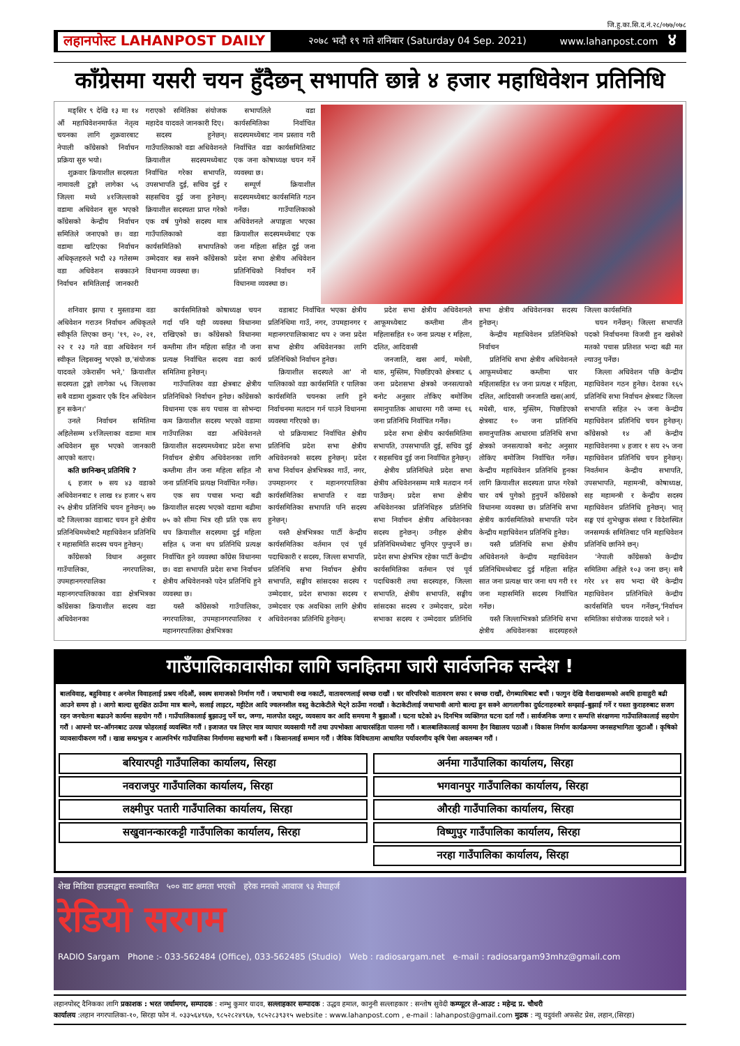जि.हु.का.सि.द.नं.२८/०७७/०७८
लहानपोस्ट LAHANPOST DAILY २०७८ भदौ १९ गते शनिबार (Saturday 04 Sep. 2021) www.lahanpost.com ४
काँग्रेसमा यसरी चयन हुँदैछन् सभापति छान्ने ४ हजार महाधिवेशन प्रतिनिधि
मङ्सिर ९ देखि १३ मा १४ औं महाधिवेशनमार्फत नेतृत्व चयनका लागि शुक्रवारबाट नेपाली काँग्रेसको निर्वाचन प्रक्रिया सुरु भयो।
शुक्रवार क्रियाशील सदस्यता नामावली टुङ्गो लागेका ५६ जिल्ला मध्ये ४१जिल्लाको वडामा अधिवेशन सुरु भएको काँग्रेसको केन्द्रीय निर्वाचन समितिले जनाएको छ। वडा वडामा खटिएका निर्वाचन अधिकृतहरुले भदौ २३ गतेसम्म वडा अधिवेशन सक्काउने निर्वाचन समितिलाई जानकारी गराएको समितिका संयोजक महादेव यादवले जानकारी दिए।
सदस्य हुनेछन्। गाउँपालिकाको वडा अधिवेशनले क्रियाशील सदस्यमध्येबाट निर्वाचित गरेका सभापति, उपसभापति दुई, सचिव दुई र सहसचिव दुई जना हुनेछन्। क्रियाशील सदस्यता प्राप्त गरेको एक वर्ष पुगेको सदस्य मात्र गाउँपालिकाको वडा कार्यसमितिको सभापतिको उम्मेदवार बन्न सक्ने काँग्रेसको विधानमा व्यवस्था छ।
सभापतिले वडा कार्यसमितिका निर्वाचित सदस्यमध्येबाट नाम प्रस्ताव गरी निर्वाचित वडा कार्यसमितिबाट एक जना कोषाध्यक्ष चयन गर्ने व्यवस्था छ।
सम्पूर्ण क्रियाशील सदस्यमध्येबाट कार्यसमिति गठन गर्नेछ। गाउँपालिकाको अधिवेशनले अपाङ्गता भएका क्रियाशील सदस्यमध्येबाट एक जना महिला सहित दुई जना प्रदेश सभा क्षेत्रीय अधिवेशन प्रतिनिधिको निर्वाचन गर्ने विधानमा व्यवस्था छ।
शनिवार झापा र मुस्ताङमा वडा अधिवेशन गराउन निर्वाचन अधिकृतले स्वीकृति लिएका छन्। '१९, २०, २१, २२ र २३ गते वडा अधिवेशन गर्न स्वीकृत लिइसक्नु भएको छ,'संयोजक यादवले उकेरासँग भने,' क्रियाशील सदस्यता टुङ्गो लागेका ५६ जिल्लाका सबै वडामा शुक्रवार एकै दिन अधिवेशन हुन सकेन।'
उनले निर्वाचन समितिमा अहिलेसम्म ४१जिल्लाका वडामा मात्र अधिवेशन सुरु भएको जानकारी आएको बताए।
कति छानिन्छन् प्रतिनिधि ?
६ हजार ७ सय ४३ वडाको अधिवेशनबाट १ लाख १४ हजार ५ सय २५ क्षेत्रीय प्रतिनिधि चयन हुनेछन्। ७७ वटै जिल्लाका वडाबाट चयन हुने क्षेत्रीय प्रतिनिधिमध्येबाटै महाधिवेशन प्रतिनिधि र महासमिति सदस्य चयन हुनेछन्।
काँग्रेसको विधान अनुसार गाउँपालिका, नगरपालिका, उपमहानगरपालिका र महानगरपालिकाका वडा क्षेत्रभित्रका काँग्रेसका क्रियाशील सदस्य वडा अधिवेशनका
कार्यसमितिको कोषाध्यक्ष चयन गर्दा पनि यही व्यवस्था विधानमा राखिएको छ। काँग्रेसको विधानमा कम्तीमा तीन महिला सहित नौ जना प्रत्यक्ष निर्वाचित सदस्य वडा कार्य समितिमा हुनेछन्।
गाउँपालिका वडा क्षेत्रबाट क्षेत्रीय प्रतिनिधिको निर्वाचन हुनेछ। काँग्रेसको विधानमा एक सय पचास वा सोभन्दा कम क्रियाशील सदस्य भएको वडामा गाउँपालिका वडा अधिवेशनले क्रियाशील सदस्यमध्येबाट प्रदेश सभा निर्वाचन क्षेत्रीय अधिवेशनका लागि कम्तीमा तीन जना महिला सहित नौ जना प्रतिनिधि प्रत्यक्ष निर्वाचित गर्नेछ।
एक सय पचास भन्दा बढी क्रियाशील सदस्य भएको वडामा बढीमा ७५ को सीमा भित्र रही प्रति एक सय थप क्रियाशील सदस्यमा दुई महिला सहित ६ जना थप प्रतिनिधि प्रत्यक्ष निर्वाचित हुने व्यवस्था काँग्रेस विधानमा छ। वडा सभापति प्रदेश सभा निर्वाचन क्षेत्रीय अधिवेशनको पदेन प्रतिनिधि हुने व्यवस्था छ।
यस्तै काँग्रेसको गाउँपालिका, नगरपालिका, उपमहानगरपालिका र महानगरपालिका क्षेत्रभित्रका
वडाबाट निर्वाचित भएका क्षेत्रीय प्रतिनिधिमा गाउँ, नगर, उपमहानगर र महानगरपालिकाबाट थप २ जना प्रदेश सभा क्षेत्रीय अधिवेशनका लागि प्रतिनिधिको निर्वाचन हुनेछ।
क्रियाशील सदस्यले आ' नो पालिकाको वडा कार्यसमिति र पालिका कार्यसमिति चयनका लागि हुने निर्वाचनमा मतदान गर्न पाउने विधानमा व्यवस्था गरिएको छ।
यो प्रक्रियाबाट निर्वाचित क्षेत्रीय प्रतिनिधि प्रदेश सभा क्षेत्रीय अधिवेशनको सदस्य हुनेछन्। प्रदेश सभा निर्वाचन क्षेत्रभित्रका गाउँ, नगर, उपमहानगर र महानगरपालिका कार्यसमितिका सभापति र वडा कार्यसमितिका सभापति पनि सदस्य हुनेछन्।
यस्तै क्षेत्रभित्रका पार्टी केन्द्रीय कार्यसमितिका वर्तमान एवं पूर्व पदाधिकारी र सदस्य, जिल्ला सभापति, प्रतिनिधि सभा निर्वाचन क्षेत्रीय सभापति, सङ्घीय सांसदका सदस्य र उम्मेदवार, प्रदेश सभाका सदस्य र उम्मेदवार एक अवधिका लागि क्षेत्रीय अधिवेशनका प्रतिनिधि हुनेछन्।
प्रदेश सभा क्षेत्रीय अधिवेशनले आफूमध्येबाट कम्तीमा तीन महिलासहित १० जना प्रत्यक्ष र महिला, दलित, आदिवासी
जनजाति, खस आर्य, मधेसी, थारु, मुस्लिम, पिछडिएको क्षेत्रबाट ६ जना प्रदेशसभा क्षेत्रको जनसत्याको बनोट अनुसार तोकिए बमोजिम समानुपातिक आधारमा गरी जम्मा १६ जना प्रतिनिधि निर्वाचित गर्नेछ।
प्रदेश सभा क्षेत्रीय कार्यसमितिमा सभापति, उपसभापति दुई, सचिव दुई र सहसचिव दुई जना निर्वाचित हुनेछन्।
क्षेत्रीय प्रतिनिधिले प्रदेश सभा क्षेत्रीय अधिवेशनसम्म मात्रै मतदान गर्न पाउँछन्। प्रदेश सभा क्षेत्रीय अधिवेशनका प्रतिनिधिहरु प्रतिनिधि सभा निर्वाचन क्षेत्रीय अधिवेशनका सदस्य हुनेछन्। उनीहरु क्षेत्रीय प्रतिनिधिमध्येबाट चुनिएर पुग्नुपर्ने छ। प्रदेश सभा क्षेत्रभित्र रहेका पार्टी केन्द्रीय कार्यसमितिका वर्तमान एवं पूर्व पदाधिकारी तथा सदस्यहरु, जिल्ला सभापति, क्षेत्रीय सभापति, सङ्घीय सांसदका सदस्य र उम्मेदवार, प्रदेश सभाका सदस्य र उम्मेदवार प्रतिनिधि सभा क्षेत्रीय अधिवेशनका सदस्य हुनेछन्।
केन्द्रीय महाधिवेशन प्रतिनिधिको निर्वाचन
प्रतिनिधि सभा क्षेत्रीय अधिवेशनले आफूमध्येबाट कम्तीमा चार महिलासहित १४ जना प्रत्यक्ष र महिला, दलित, आदिवासी जनजाति खस(आर्य, मधेसी, थारु, मुस्लिम, पिछडिएको क्षेत्रबाट १० जना प्रतिनिधि समानुपातिक आधारमा प्रतिनिधि सभा क्षेत्रको जनसत्याको बनोट अनुसार तोकिए बमोजिम निर्वाचित गर्नेछ। केन्द्रीय महाधिवेशन प्रतिनिधि हुनका लागि क्रियाशील सदस्यता प्राप्त गरेको चार वर्ष पुगेको हुनुपर्ने काँग्रेसको विधानमा व्यवस्था छ। प्रतिनिधि सभा क्षेत्रीय कार्यसमितिको सभापति पदेन केन्द्रीय महाधिवेशन प्रतिनिधि हुनेछ।
यस्तै प्रतिनिधि सभा क्षेत्रीय अधिवेशनले केन्द्रीय महाधिवेशन प्रतिनिधिमध्येबाट दुई महिला सहित सात जना प्रत्यक्ष चार जना थप गरी ११ जना महासमिति सदस्य निर्वाचित गर्नेछ।
यस्तै जिल्लाभित्रको प्रतिनिधि सभा क्षेत्रीय अधिवेशनका सदस्यहरुले जिल्ला कार्यसमिति
चयन गर्नेछन्। जिल्ला सभापति पदको निर्वाचनमा विजयी हुन खसेको मतको पचास प्रतिशत भन्दा बढी मत ल्याउनु पर्नेछ।
जिल्ला अधिवेशन पछि केन्द्रीय महाधिवेशन गठन हुनेछ। देशका १६५ प्रतिनिधि सभा निर्वाचन क्षेत्रबाट जिल्ला सभापति सहित २५ जना केन्द्रीय महाधिवेशन प्रतिनिधि चयन हुनेछन्। काँग्रेसको १४ औं केन्द्रीय महाधिवेशनमा ४ हजार १ सय २५ जना महाधिवेशन प्रतिनिधि चयन हुनेछन्। निवर्तमान केन्द्रीय सभापति, उपसभापति, महामन्त्री, कोषाध्यक्ष, सह महामन्त्री र केन्द्रीय सदस्य महाधिवेशन प्रतिनिधि हुनेछन्। भातृ सङ्घ एवं शुभेच्छुक संस्था र विदेशस्थित जनसम्पर्क समितिबाट पनि महाधिवेशन प्रतिनिधि छानिने छन्।
'नेपाली काँग्रेसको केन्द्रीय समितिमा अहिले १०३ जना छन्। सबै गरेर ४१ सय भन्दा धेरै केन्द्रीय महाधिवेशन प्रतिनिधिले केन्द्रीय कार्यसमिति चयन गर्नेछन्,'निर्वाचन समितिका संयोजक यादवले भने ।
गाउँपालिकावासीका लागि जनहितमा जारी सार्वजनिक सन्देश !
बालविवाह, बहुविवाह र अनमेल विवाहलाई प्रश्रय नदिऔं, स्वस्थ समाजको निर्माण गरौं । जथाभावी रुख नकाटौं, वातावरणलाई स्वच्छ राखौं । घर वरिपरिको वातावरण सफा र स्वच्छ राखौं, रोगब्याधिबाट बचौं । फागुन देखि वैशाखसम्मको अवधि हावाहुरी बढी आउने समय हो । आगो बाल्दा सुरक्षित ठाउँमा मात्र बाल्ने, सलाई लाइटर, मट्टीटेल आदि ज्वलनशील वस्तु केटाकेटीले भेट्ने ठाउँमा नराखौं । केटाकेटीलाई जथाभावी आगो बाल्दा हुन सक्ने आगलागीका दुर्घटनाहरुबारे सम्झाई–बुझाई गर्ने र यस्ता कुराहरुबाट सजग रहन जनचेतना बढाउने कार्यमा सहयोग गरौं । गाउँपालिकालाई बुझाउनु पर्ने घर, जग्गा, मालपोत दस्तुर, व्यवसाय कर आदि समयमा नै बुझाऔं । घटना घटेको ३५ दिनभित्र व्यक्तिगत घटना दर्ता गरौं । सार्वजनिक जग्गा र सम्पत्ति संरक्षणमा गाउँपालिकालाई सहयोग गरौं । आफ्नो घर–आँगनबाट उत्पन्न फोहरलाई व्यवस्थित गरौं । इजाजत पत्र लिएर मात्र व्यापार व्यवसायी गरौं तथा उपभोक्ता आचारसंहिता पालना गरौं । बालबालिकालाई काममा हैन विद्यालय पठाऔं । विकास निर्माण कार्यक्रममा जनसहभागिता जुटाऔं । कृषिको व्यावसायीकरण गरौं । खाद्य सम्प्रभुत्व र आत्मनिर्भर गाउँपालिका निर्माणमा सहभागी बनौं । किसानलाई सम्मान गरौं । जैविक विविधतामा आधारित पर्यावरणीय कृषि पेशा अवलम्बन गरौं ।
बरियारपट्टी गाउँपालिका कार्यालय, सिरहा
नवराजपुर गाउँपालिका कार्यालय, सिरहा
लक्ष्मीपुर पतारी गाउँपालिका कार्यालय, सिरहा
सखुवानन्कारकट्टी गाउँपालिका कार्यालय, सिरहा
अर्नमा गाउँपालिका कार्यालय, सिरहा
भगवानपुर गाउँपालिका कार्यालय, सिरहा
औरही गाउँपालिका कार्यालय, सिरहा
विष्णुपुर गाउँपालिका कार्यालय, सिरहा
नरहा गाउँपालिका कार्यालय, सिरहा
शेख मिडिया हाउसद्वारा सञ्चालित ५०० वाट क्षमता भएको हरेक मनको आवाज ९३ मेघाहर्ज
रेडियो सरगम
RADIO Sargam Phone :- 033-562484 (Office), 033-562485 (Studio) Web : radiosargam.net e-mail : radiosargam93mhz@gmail.com
लहानपोस्ट् दैनिकका लागि प्रकाशक : भरत जर्घामगर, सम्पादक : शम्भु कुमार यादव, सल्लाहकार सम्पादक : उद्धव हमाल, कानुनी सल्लाहकार : सन्तोष सुवेदी कम्प्यूटर ले-आउट : महेन्द्र प्र. चौधरी
कार्यालय :लहान नगरपालिका-१०, सिरहा फोन नं. ०३३५६४९६७, ९८५२८२४९६७, ९८५२८३९३१५ website : www.lahanpost.com , e-mail : lahanpost@gmail.com मुद्रक : न्यू यदुवंशी अफसेट प्रेस, लहान,(सिरहा)